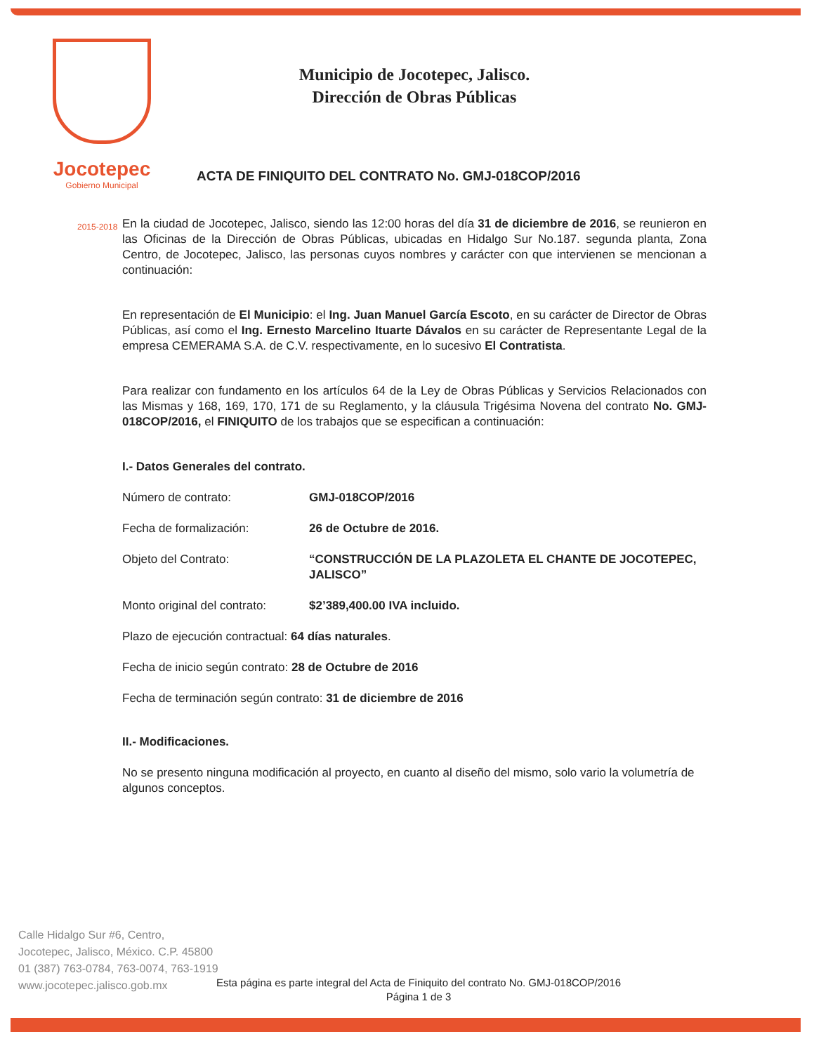Jocotepec
Gobierno Municipal
Municipio de Jocotepec, Jalisco.
Dirección de Obras Públicas
ACTA DE FINIQUITO DEL CONTRATO No. GMJ-018COP/2016
2015-2018
En la ciudad de Jocotepec, Jalisco, siendo las 12:00 horas del día 31 de diciembre de 2016, se reunieron en las Oficinas de la Dirección de Obras Públicas, ubicadas en Hidalgo Sur No.187. segunda planta, Zona Centro, de Jocotepec, Jalisco, las personas cuyos nombres y carácter con que intervienen se mencionan a continuación:
En representación de El Municipio: el Ing. Juan Manuel García Escoto, en su carácter de Director de Obras Públicas, así como el Ing. Ernesto Marcelino Ituarte Dávalos en su carácter de Representante Legal de la empresa CEMERAMA S.A. de C.V. respectivamente, en lo sucesivo El Contratista.
Para realizar con fundamento en los artículos 64 de la Ley de Obras Públicas y Servicios Relacionados con las Mismas y 168, 169, 170, 171 de su Reglamento, y la cláusula Trigésima Novena del contrato No. GMJ-018COP/2016, el FINIQUITO de los trabajos que se especifican a continuación:
I.- Datos Generales del contrato.
Número de contrato: GMJ-018COP/2016
Fecha de formalización: 26 de Octubre de 2016.
Objeto del Contrato: “CONSTRUCCIÓN DE LA PLAZOLETA EL CHANTE DE JOCOTEPEC, JALISCO”
Monto original del contrato:
$2’389,400.00 IVA incluido.
Plazo de ejecución contractual: 64 días naturales.
Fecha de inicio según contrato: 28 de Octubre de 2016
Fecha de terminación según contrato: 31 de diciembre de 2016
II.- Modificaciones.
No se presento ninguna modificación al proyecto, en cuanto al diseño del mismo, solo vario la volumetría de algunos conceptos.
Calle Hidalgo Sur #6, Centro,
Jocotepec, Jalisco, México. C.P. 45800
01 (387) 763-0784, 763-0074, 763-1919
www.jocotepec.jalisco.gob.mx
Esta página es parte integral del Acta de Finiquito del contrato No. GMJ-018COP/2016
Página 1 de 3